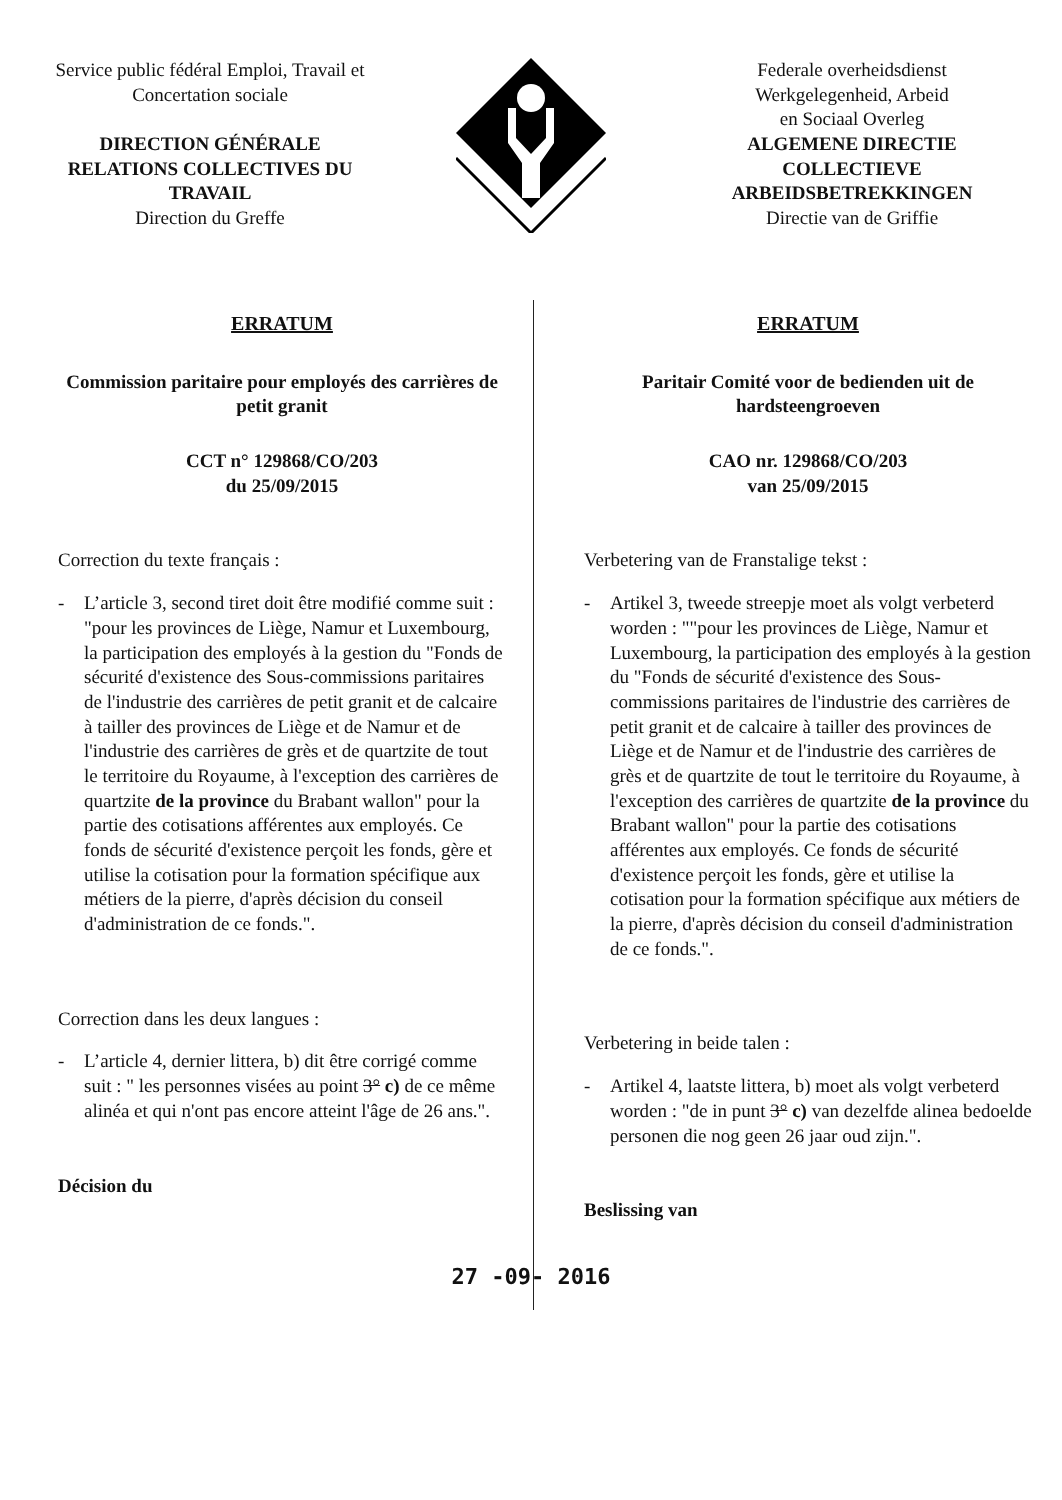Service public fédéral Emploi, Travail et
Concertation sociale
DIRECTION GÉNÉRALE
RELATIONS COLLECTIVES DU
TRAVAIL
Direction du Greffe
Federale overheidsdienst
Werkgelegenheid, Arbeid
en Sociaal Overleg
ALGEMENE DIRECTIE
COLLECTIEVE
ARBEIDSBETREKKINGEN
Directie van de Griffie
ERRATUM
Commission paritaire pour employés des carrières de petit granit
CCT n° 129868/CO/203
du 25/09/2015
Correction du texte français :
- L’article 3, second tiret doit être modifié comme suit : "pour les provinces de Liège, Namur et Luxembourg, la participation des employés à la gestion du "Fonds de sécurité d'existence des Sous-commissions paritaires de l'industrie des carrières de petit granit et de calcaire à tailler des provinces de Liège et de Namur et de l'industrie des carrières de grès et de quartzite de tout le territoire du Royaume, à l'exception des carrières de quartzite de la province du Brabant wallon" pour la partie des cotisations afférentes aux employés. Ce fonds de sécurité d'existence perçoit les fonds, gère et utilise la cotisation pour la formation spécifique aux métiers de la pierre, d'après décision du conseil d'administration de ce fonds.".
Correction dans les deux langues :
- L’article 4, dernier littera, b) dit être corrigé comme suit : " les personnes visées au point 3° c) de ce même alinéa et qui n'ont pas encore atteint l'âge de 26 ans.".
Décision du
ERRATUM
Paritair Comité voor de bedienden uit de hardsteengroeven
CAO nr. 129868/CO/203
van 25/09/2015
Verbetering van de Franstalige tekst :
- Artikel 3, tweede streepje moet als volgt verbeterd worden : ""pour les provinces de Liège, Namur et Luxembourg, la participation des employés à la gestion du "Fonds de sécurité d'existence des Sous-commissions paritaires de l'industrie des carrières de petit granit et de calcaire à tailler des provinces de Liège et de Namur et de l'industrie des carrières de grès et de quartzite de tout le territoire du Royaume, à l'exception des carrières de quartzite de la province du Brabant wallon" pour la partie des cotisations afférentes aux employés. Ce fonds de sécurité d'existence perçoit les fonds, gère et utilise la cotisation pour la formation spécifique aux métiers de la pierre, d'après décision du conseil d'administration de ce fonds.".
Verbetering in beide talen :
- Artikel 4, laatste littera, b) moet als volgt verbeterd worden : "de in punt 3° c) van dezelfde alinea bedoelde personen die nog geen 26 jaar oud zijn.".
Beslissing van
27 -09- 2016